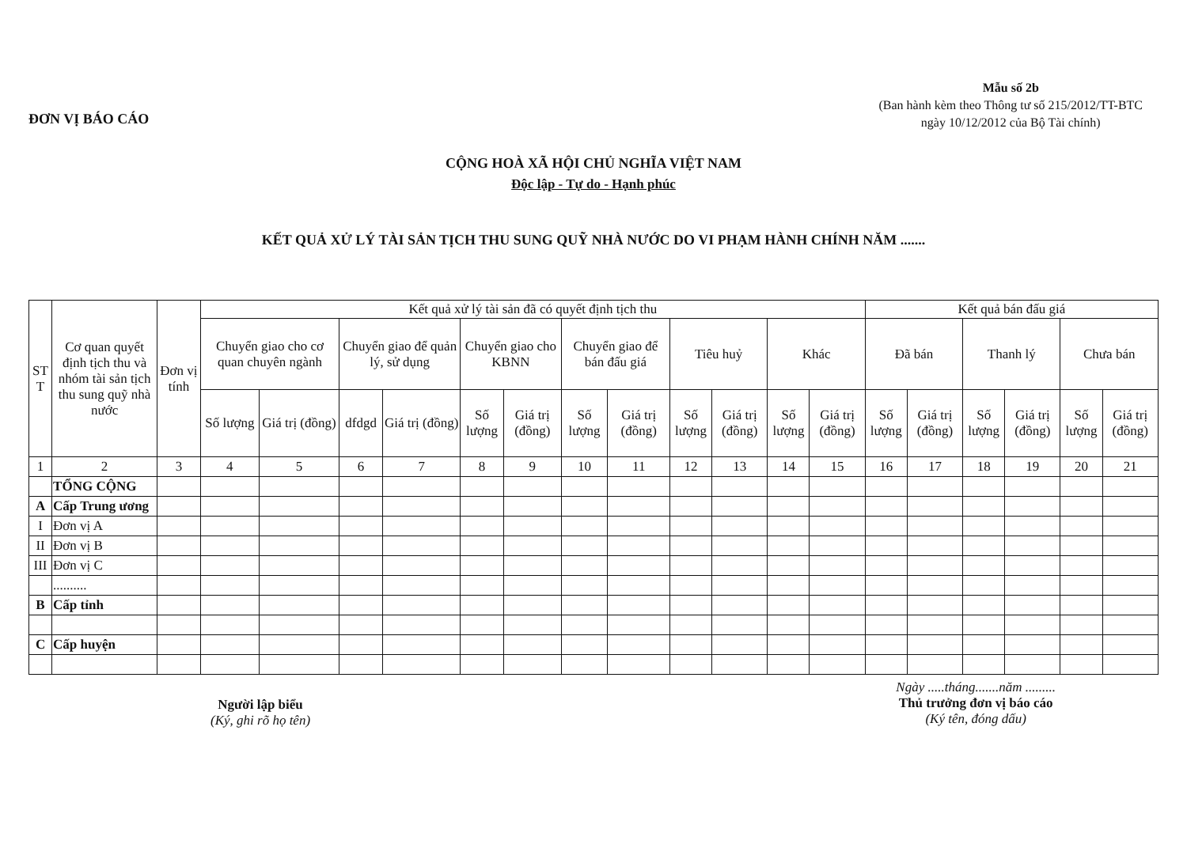ĐƠN VỊ BÁO CÁO
Mẫu số 2b
(Ban hành kèm theo Thông tư số 215/2012/TT-BTC
ngày 10/12/2012 của Bộ Tài chính)
CỘNG HOÀ XÃ HỘI CHỦ NGHĨA VIỆT NAM
Độc lập - Tự do - Hạnh phúc
KẾT QUẢ XỬ LÝ TÀI SẢN TỊCH THU SUNG QUỸ NHÀ NƯỚC DO VI PHẠM HÀNH CHÍNH NĂM .......
| ST T | Cơ quan quyết định tịch thu và nhóm tài sản tịch thu sung quỹ nhà nước | Đơn vị tính | Kết quả xử lý tài sản đã có quyết định tịch thu | | | | | | | | | | | | Kết quả bán đấu giá | | | | | |
| --- | --- | --- | --- | --- | --- | --- | --- | --- | --- | --- | --- | --- | --- | --- | --- | --- | --- | --- | --- | --- |
| | | | Chuyển giao cho cơ quan chuyên ngành | | Chuyển giao để quản lý, sử dụng | | Chuyển giao cho KBNN | | Chuyển giao để bán đấu giá | | Tiêu huỷ | | Khác | | Đã bán | | Thanh lý | | Chưa bán | |
| | | | Số lượng | Giá trị (đồng) | dfdgd | Giá trị (đồng) | Số lượng | Giá trị (đồng) | Số lượng | Giá trị (đồng) | Số lượng | Giá trị (đồng) | Số lượng | Giá trị (đồng) | Số lượng | Giá trị (đồng) | Số lượng | Giá trị (đồng) | Số lượng | Giá trị (đồng) |
| 1 | 2 | 3 | 4 | 5 | 6 | 7 | 8 | 9 | 10 | 11 | 12 | 13 | 14 | 15 | 16 | 17 | 18 | 19 | 20 | 21 |
| | TỔNG CỘNG | | | | | | | | | | | | | | | | | | | |
| A | Cấp Trung ương | | | | | | | | | | | | | | | | | | | |
| I | Đơn vị A | | | | | | | | | | | | | | | | | | | |
| II | Đơn vị B | | | | | | | | | | | | | | | | | | | |
| III | Đơn vị C | | | | | | | | | | | | | | | | | | | |
| | .......... | | | | | | | | | | | | | | | | | | | |
| B | Cấp tỉnh | | | | | | | | | | | | | | | | | | | |
| C | Cấp huyện | | | | | | | | | | | | | | | | | | | |
Người lập biểu
(Ký, ghi rõ họ tên)
Ngày .....tháng.......năm .........
Thủ trưởng đơn vị báo cáo
(Ký tên, đóng dấu)